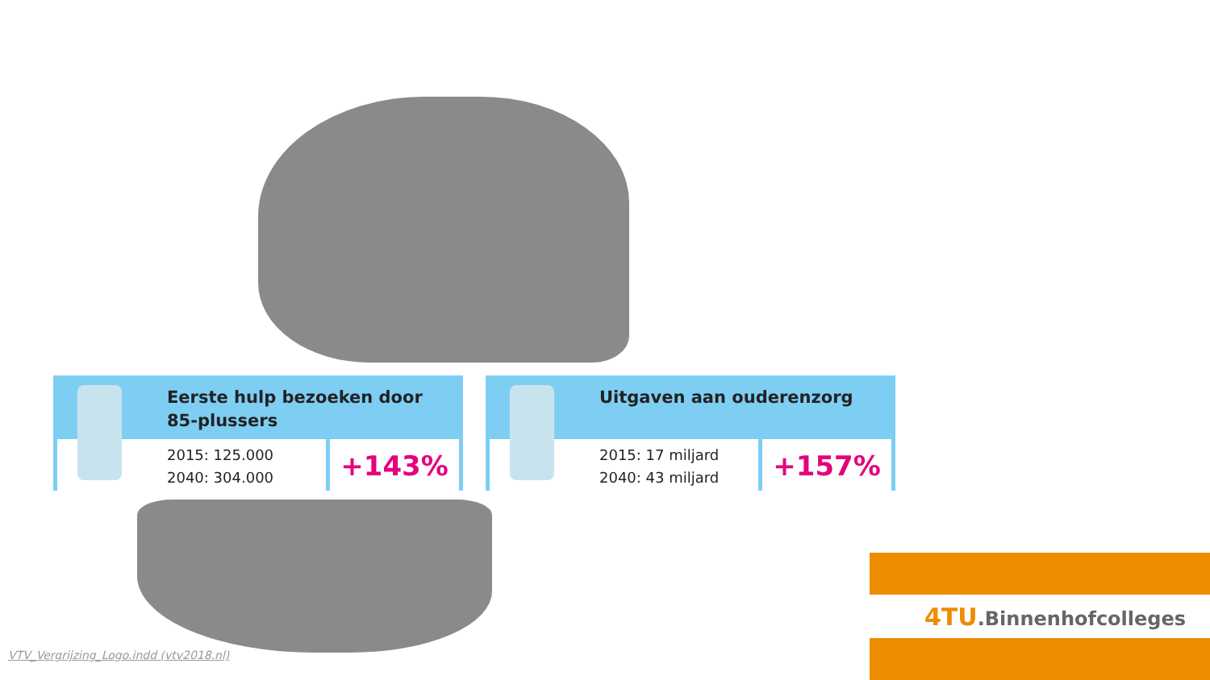Eerste hulp bezoeken door
85-plussers
2015: 125.000
2040: 304.000
+143%
Uitgaven aan ouderenzorg
2015: 17 miljard
2040: 43 miljard
+157%
4TU.Binnenhofcolleges
VTV_Vergrijzing_Logo.indd (vtv2018.nl)